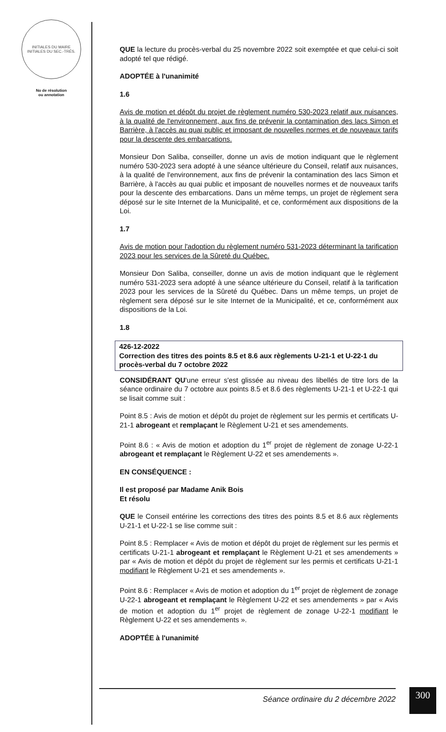INITIALES DU MAIRE
INITIALES DU SEC.-TRÉS.
No de résolution
ou annotation
QUE la lecture du procès-verbal du 25 novembre 2022 soit exemptée et que celui-ci soit adopté tel que rédigé.
ADOPTÉE à l'unanimité
1.6
Avis de motion et dépôt du projet de règlement numéro 530-2023 relatif aux nuisances, à la qualité de l'environnement, aux fins de prévenir la contamination des lacs Simon et Barrière, à l'accès au quai public et imposant de nouvelles normes et de nouveaux tarifs pour la descente des embarcations.
Monsieur Don Saliba, conseiller, donne un avis de motion indiquant que le règlement numéro 530-2023 sera adopté à une séance ultérieure du Conseil, relatif aux nuisances, à la qualité de l'environnement, aux fins de prévenir la contamination des lacs Simon et Barrière, à l'accès au quai public et imposant de nouvelles normes et de nouveaux tarifs pour la descente des embarcations. Dans un même temps, un projet de règlement sera déposé sur le site Internet de la Municipalité, et ce, conformément aux dispositions de la Loi.
1.7
Avis de motion pour l'adoption du règlement numéro 531-2023 déterminant la tarification 2023 pour les services de la Sûreté du Québec.
Monsieur Don Saliba, conseiller, donne un avis de motion indiquant que le règlement numéro 531-2023 sera adopté à une séance ultérieure du Conseil, relatif à la tarification 2023 pour les services de la Sûreté du Québec. Dans un même temps, un projet de règlement sera déposé sur le site Internet de la Municipalité, et ce, conformément aux dispositions de la Loi.
1.8
426-12-2022
Correction des titres des points 8.5 et 8.6 aux règlements U-21-1 et U-22-1 du procès-verbal du 7 octobre 2022
CONSIDÉRANT QU'une erreur s'est glissée au niveau des libellés de titre lors de la séance ordinaire du 7 octobre aux points 8.5 et 8.6 des règlements U-21-1 et U-22-1 qui se lisait comme suit :
Point 8.5 : Avis de motion et dépôt du projet de règlement sur les permis et certificats U-21-1 abrogeant et remplaçant le Règlement U-21 et ses amendements.
Point 8.6 : « Avis de motion et adoption du 1<sup>er</sup> projet de règlement de zonage U-22-1 abrogeant et remplaçant le Règlement U-22 et ses amendements ».
EN CONSÉQUENCE :
Il est proposé par Madame Anik Bois
Et résolu
QUE le Conseil entérine les corrections des titres des points 8.5 et 8.6 aux règlements U-21-1 et U-22-1 se lise comme suit :
Point 8.5 : Remplacer « Avis de motion et dépôt du projet de règlement sur les permis et certificats U-21-1 abrogeant et remplaçant le Règlement U-21 et ses amendements » par « Avis de motion et dépôt du projet de règlement sur les permis et certificats U-21-1 modifiant le Règlement U-21 et ses amendements ».
Point 8.6 : Remplacer « Avis de motion et adoption du 1<sup>er</sup> projet de règlement de zonage U-22-1 abrogeant et remplaçant le Règlement U-22 et ses amendements » par « Avis de motion et adoption du 1<sup>er</sup> projet de règlement de zonage U-22-1 modifiant le Règlement U-22 et ses amendements ».
ADOPTÉE à l'unanimité
Séance ordinaire du 2 décembre 2022 300